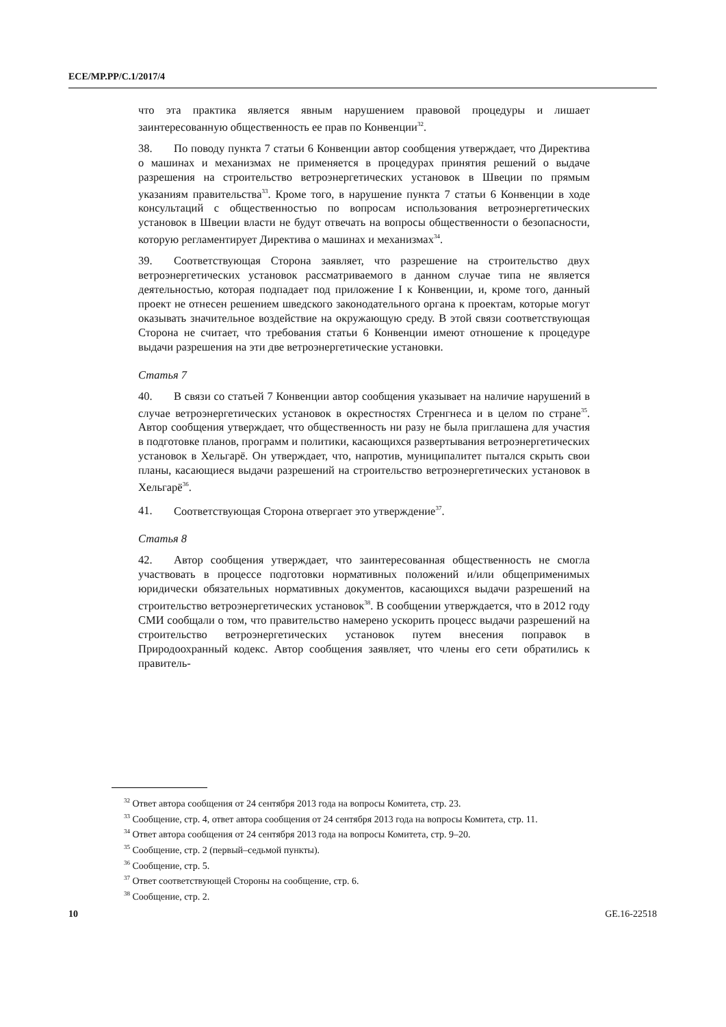ECE/MP.PP/C.1/2017/4
что эта практика является явным нарушением правовой процедуры и лишает заинтересованную общественность ее прав по Конвенции<sup>32</sup>.
38. По поводу пункта 7 статьи 6 Конвенции автор сообщения утверждает, что Директива о машинах и механизмах не применяется в процедурах принятия решений о выдаче разрешения на строительство ветроэнергетических установок в Швеции по прямым указаниям правительства<sup>33</sup>. Кроме того, в нарушение пункта 7 статьи 6 Конвенции в ходе консультаций с общественностью по вопросам использования ветроэнергетических установок в Швеции власти не будут отвечать на вопросы общественности о безопасности, которую регламентирует Директива о машинах и механизмах<sup>34</sup>.
39. Соответствующая Сторона заявляет, что разрешение на строительство двух ветроэнергетических установок рассматриваемого в данном случае типа не является деятельностью, которая подпадает под приложение I к Конвенции, и, кроме того, данный проект не отнесен решением шведского законодательного органа к проектам, которые могут оказывать значительное воздействие на окружающую среду. В этой связи соответствующая Сторона не считает, что требования статьи 6 Конвенции имеют отношение к процедуре выдачи разрешения на эти две ветроэнергетические установки.
Статья 7
40. В связи со статьей 7 Конвенции автор сообщения указывает на наличие нарушений в случае ветроэнергетических установок в окрестностях Стренгнеса и в целом по стране<sup>35</sup>. Автор сообщения утверждает, что общественность ни разу не была приглашена для участия в подготовке планов, программ и политики, касающихся развертывания ветроэнергетических установок в Хельгарё. Он утверждает, что, напротив, муниципалитет пытался скрыть свои планы, касающиеся выдачи разрешений на строительство ветроэнергетических установок в Хельгарё<sup>36</sup>.
41. Соответствующая Сторона отвергает это утверждение<sup>37</sup>.
Статья 8
42. Автор сообщения утверждает, что заинтересованная общественность не смогла участвовать в процессе подготовки нормативных положений и/или общеприменимых юридически обязательных нормативных документов, касающихся выдачи разрешений на строительство ветроэнергетических установок<sup>38</sup>. В сообщении утверждается, что в 2012 году СМИ сообщали о том, что правительство намерено ускорить процесс выдачи разрешений на строительство ветроэнергетических установок путем внесения поправок в Природоохранный кодекс. Автор сообщения заявляет, что члены его сети обратились к правитель-
<sup>32</sup> Ответ автора сообщения от 24 сентября 2013 года на вопросы Комитета, стр. 23.
<sup>33</sup> Сообщение, стр. 4, ответ автора сообщения от 24 сентября 2013 года на вопросы Комитета, стр. 11.
<sup>34</sup> Ответ автора сообщения от 24 сентября 2013 года на вопросы Комитета, стр. 9–20.
<sup>35</sup> Сообщение, стр. 2 (первый–седьмой пункты).
<sup>36</sup> Сообщение, стр. 5.
<sup>37</sup> Ответ соответствующей Стороны на сообщение, стр. 6.
<sup>38</sup> Сообщение, стр. 2.
10 GE.16-22518